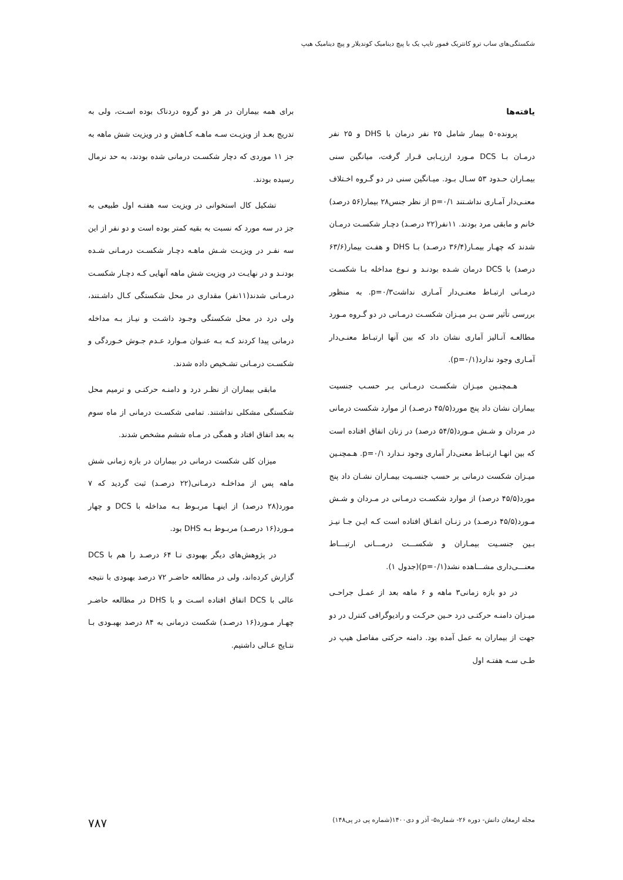شکستگی‌های ساب ترو کانتریک فمور تایپ یک با پیچ دینامیک کوندیلار و پیچ دینامیک هیپ
یافته‌ها
پرونده۵۰ بیمار شامل ۲۵ نفر درمان با DHS و ۲۵ نفر درمـان بـا DCS مـورد ارزیـابی قـرار گرفت، میانگین سنی بیمـاران حـدود ۵۳ سـال بـود. میـانگین سنی در دو گـروه اخـتلاف معنـی‌دار آمـاری نداشـتند p=۰/۱ از نظر جنس۲۸ بیمار(۵۶ درصد) خانم و مابقی مرد بودند. ۱۱نفر(۲۲ درصـد) دچـار شکسـت درمـان شدند که چهـار بیمـار(۳۶/۴ درصـد) بـا DHS و هفـت بیمار(۶۳/۶ درصد) با DCS درمان شـده بودنـد و نـوع مداخله بـا شکسـت درمـانی ارتبـاط معنـی‌دار آمـاری نداشتp=۰/۳. به منظور بررسی تأثیر سـن بـر میـزان شکسـت درمـانی در دو گـروه مـورد مطالعـه آنـالیز آماری نشان داد که بین آنها ارتبـاط معنـی‌دار آمـاری وجود ندارد(p=۰/۱).
هـمچنـین میـزان شکسـت درمـانی بـر حسـب جنسیت بیماران نشان داد پنج مورد(۴۵/۵ درصـد) از موارد شکست درمانی در مردان و شـش مـورد(۵۴/۵ درصد) در زنان اتفاق افتاده است که بین انهـا ارتبـاط معنی‌دار آماری وجود نـدارد p=۰/۱. هـمچنـین میـزان شکست درمانی بر حسب جنسـیت بیمـاران نشـان داد پنج مورد(۴۵/۵ درصد) از موارد شکسـت درمـانی در مـردان و شـش مـورد(۴۵/۵ درصـد) در زنـان اتفـاق افتاده است کـه ایـن جـا نیـز بـین جنسـیت بیمـاران و شکســـت درمـــانی ارتبـــاط معنـــی‌داری مشـــاهده نشد(p=۰/۱)(جدول ۱).
در دو بازه زمانی۳ ماهه و ۶ ماهه بعد از عمـل جراحـی میـزان دامنـه حرکتـی درد حـین حرکـت و رادیوگرافی کنترل در دو جهت از بیماران به عمل آمده بود. دامنه حرکتی مفاصل هیپ در طـی سـه هفتـه اول
برای همه بیماران در هر دو گروه دردناک بوده اسـت، ولی به تدریج بعـد از ویزیـت سـه ماهـه کـاهش و در ویزیت شش ماهه به جز ۱۱ موردی که دچار شکسـت درمانی شده بودند، به حد نرمال رسیده بودند.
تشکیل کال استخوانی در ویزیت سه هفتـه اول طبیعی به جز در سه مورد که نسبت به بقیه کمتر بوده است و دو نفر از این سه نفـر در ویزیـت شـش ماهـه دچـار شکسـت درمـانی شـده بودنـد و در نهایـت در ویزیت شش ماهه آنهایی کـه دچـار شکسـت درمـانی شدند(۱۱نفر) مقداری در محل شکستگی کـال داشـتند، ولی درد در محل شکستگی وجـود داشـت و نیـاز بـه مداخله درمانی پیدا کردند کـه بـه عنـوان مـوارد عـدم جـوش خـوردگی و شکسـت درمـانی تشـخیص داده شدند.
مابقی بیماران از نظـر درد و دامنـه حرکتـی و ترمیم محل شکستگی مشکلی نداشتند. تمامی شکسـت درمانی از ماه سوم به بعد اتفاق افتاد و همگی در مـاه ششم مشخص شدند.
میزان کلی شکست درمانی در بیماران در بازه زمانی شش ماهه پس از مداخلـه درمـانی(۲۲ درصـد) ثبت گردید که ۷ مورد(۲۸ درصد) از اینهـا مربـوط بـه مداخله با DCS و چهار مـورد(۱۶ درصـد) مربـوط بـه DHS بود.
در پژوهش‌های دیگر بهبودی تـا ۶۴ درصـد را هم با DCS گزارش کرده‌اند، ولی در مطالعه حاضـر ۷۲ درصد بهبودی با نتیجه عالی با DCS اتفاق افتاده اسـت و با DHS در مطالعه حاضـر چهـار مـورد(۱۶ درصـد) شکست درمانی به ۸۴ درصد بهبـودی بـا نتـایج عـالی داشتیم.
مجله ارمغان دانش- دوره ۲۶- شماره۵- آذر و دی۱۴۰۰(شماره پی در پی۱۴۸) ۷۸۷